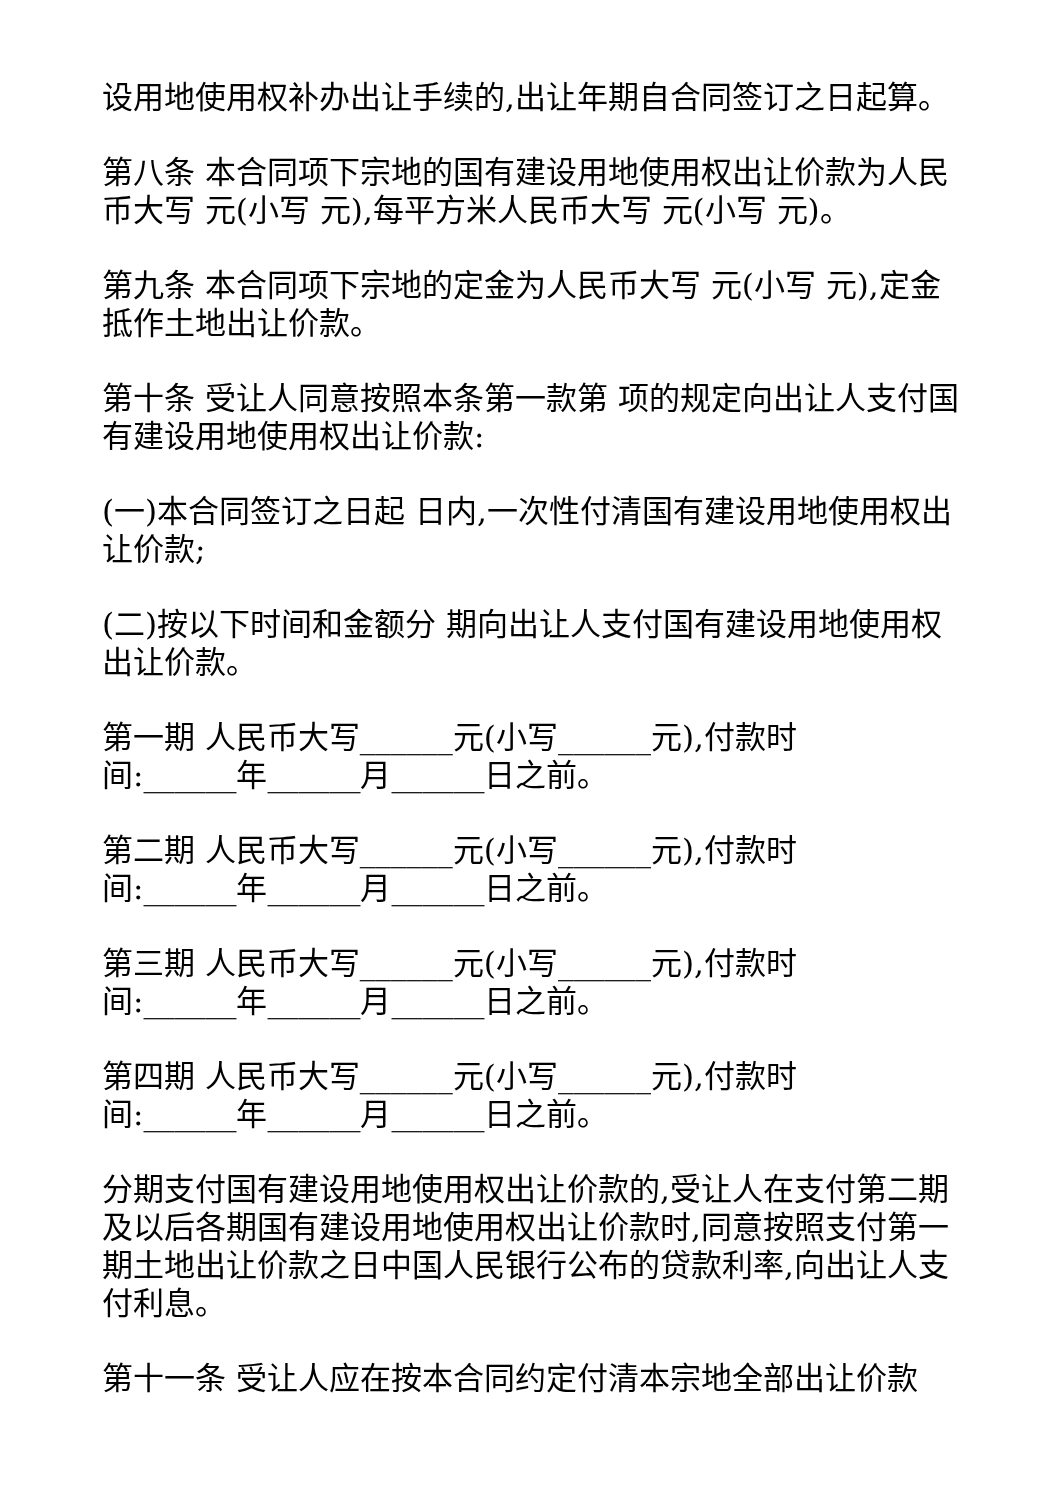设用地使用权补办出让手续的,出让年期自合同签订之日起算。
第八条 本合同项下宗地的国有建设用地使用权出让价款为人民币大写 元(小写 元),每平方米人民币大写 元(小写 元)。
第九条 本合同项下宗地的定金为人民币大写 元(小写 元),定金抵作土地出让价款。
第十条 受让人同意按照本条第一款第 项的规定向出让人支付国有建设用地使用权出让价款:
(一)本合同签订之日起 日内,一次性付清国有建设用地使用权出让价款;
(二)按以下时间和金额分 期向出让人支付国有建设用地使用权出让价款。
第一期 人民币大写______元(小写______元),付款时
间:______年______月______日之前。
第二期 人民币大写______元(小写______元),付款时
间:______年______月______日之前。
第三期 人民币大写______元(小写______元),付款时
间:______年______月______日之前。
第四期 人民币大写______元(小写______元),付款时
间:______年______月______日之前。
分期支付国有建设用地使用权出让价款的,受让人在支付第二期及以后各期国有建设用地使用权出让价款时,同意按照支付第一期土地出让价款之日中国人民银行公布的贷款利率,向出让人支付利息。
第十一条 受让人应在按本合同约定付清本宗地全部出让价款